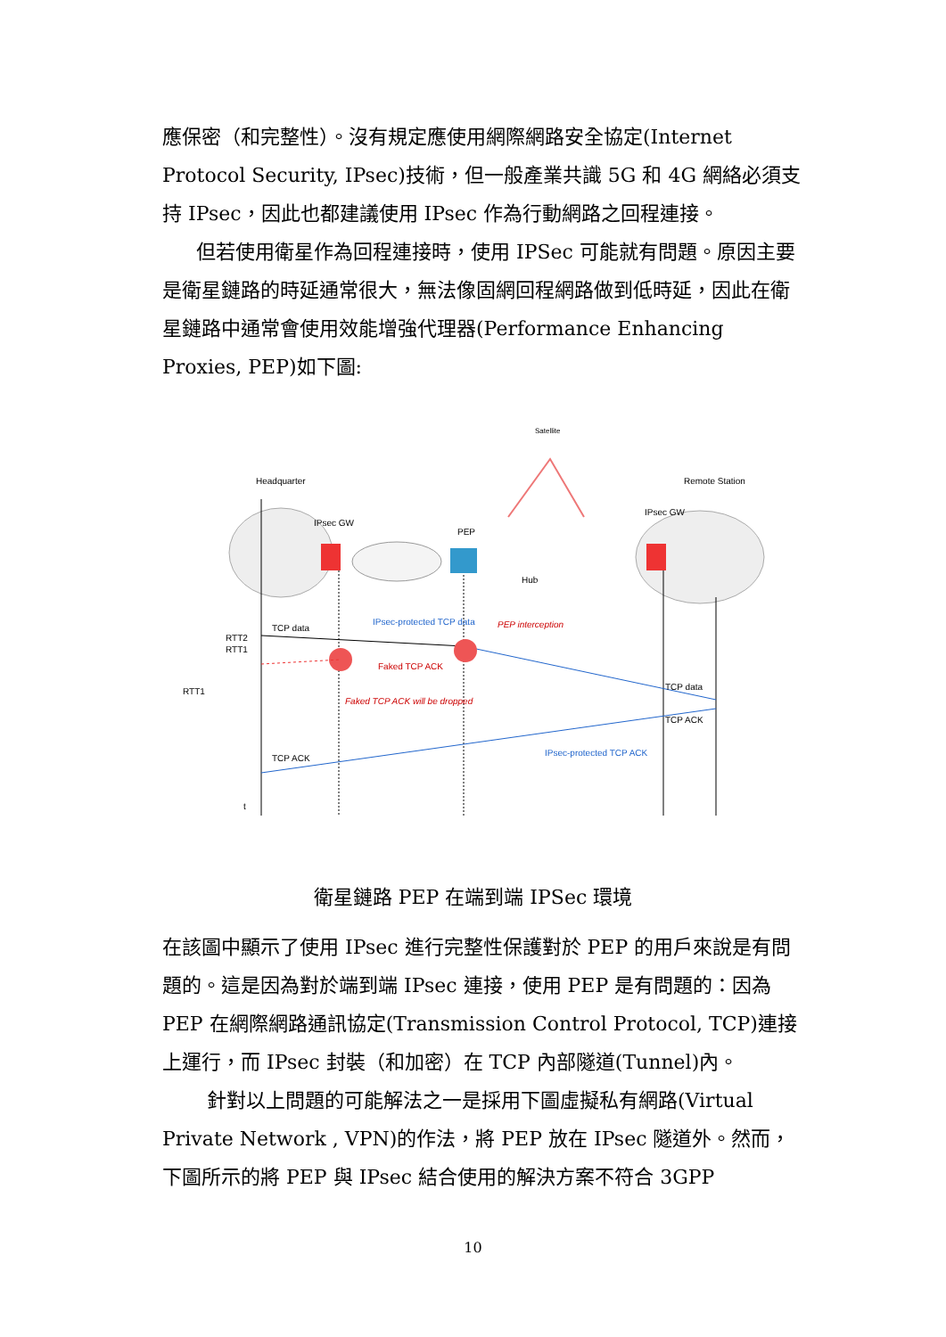應保密（和完整性）。沒有規定應使用網際網路安全協定(Internet Protocol Security, IPsec)技術，但一般產業共識 5G 和 4G 網絡必須支持 IPsec，因此也都建議使用 IPsec 作為行動網路之回程連接。
但若使用衛星作為回程連接時，使用 IPSec 可能就有問題。原因主要是衛星鏈路的時延通常很大，無法像固網回程網路做到低時延，因此在衛星鏈路中通常會使用效能增強代理器(Performance Enhancing Proxies, PEP)如下圖:
Satellite
Headquarter
Remote Station
IPsec GW
IPsec GW
PEP
Hub
TCP data
IPsec-protected TCP data
PEP interception
Faked TCP ACK
Faked TCP ACK will be dropped
RTT2
RTT1
RTT1
TCP data
TCP ACK
TCP ACK
IPsec-protected TCP ACK
t
衛星鏈路 PEP 在端到端 IPSec 環境
在該圖中顯示了使用 IPsec 進行完整性保護對於 PEP 的用戶來說是有問題的。這是因為對於端到端 IPsec 連接，使用 PEP 是有問題的：因為 PEP 在網際網路通訊協定(Transmission Control Protocol, TCP)連接上運行，而 IPsec 封裝（和加密）在 TCP 內部隧道(Tunnel)內。
針對以上問題的可能解法之一是採用下圖虛擬私有網路(Virtual Private Network , VPN)的作法，將 PEP 放在 IPsec 隧道外。然而，下圖所示的將 PEP 與 IPsec 結合使用的解決方案不符合 3GPP
10